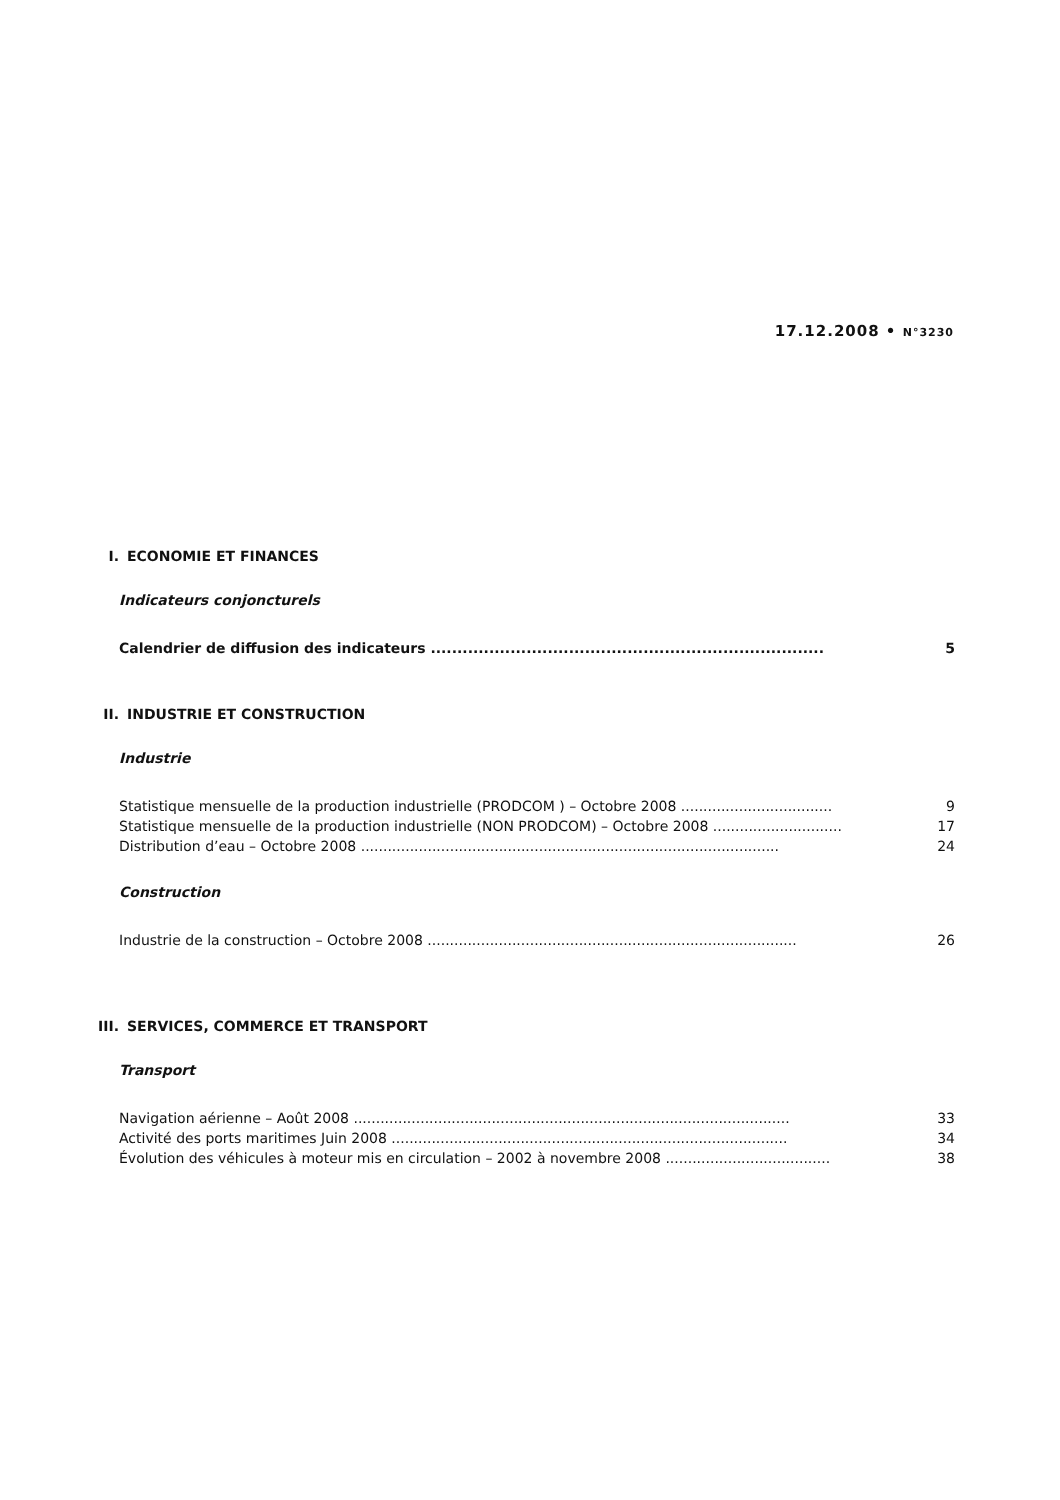17.12.2008 • N°3230
I. ECONOMIE ET FINANCES
Indicateurs conjoncturels
Calendrier de diffusion des indicateurs .......................................................................... 5
II. INDUSTRIE ET CONSTRUCTION
Industrie
Statistique mensuelle de la production industrielle (PRODCOM ) – Octobre 2008 .................................. 9
Statistique mensuelle de la production industrielle (NON PRODCOM) – Octobre 2008 ............................. 17
Distribution d’eau – Octobre 2008 .............................................................................................. 24
Construction
Industrie de la construction – Octobre 2008 ................................................................................... 26
III. SERVICES, COMMERCE ET TRANSPORT
Transport
Navigation aérienne – Août 2008 .................................................................................................. 33
Activité des ports maritimes Juin 2008 ......................................................................................... 34
Évolution des véhicules à moteur mis en circulation – 2002 à novembre 2008 ..................................... 38